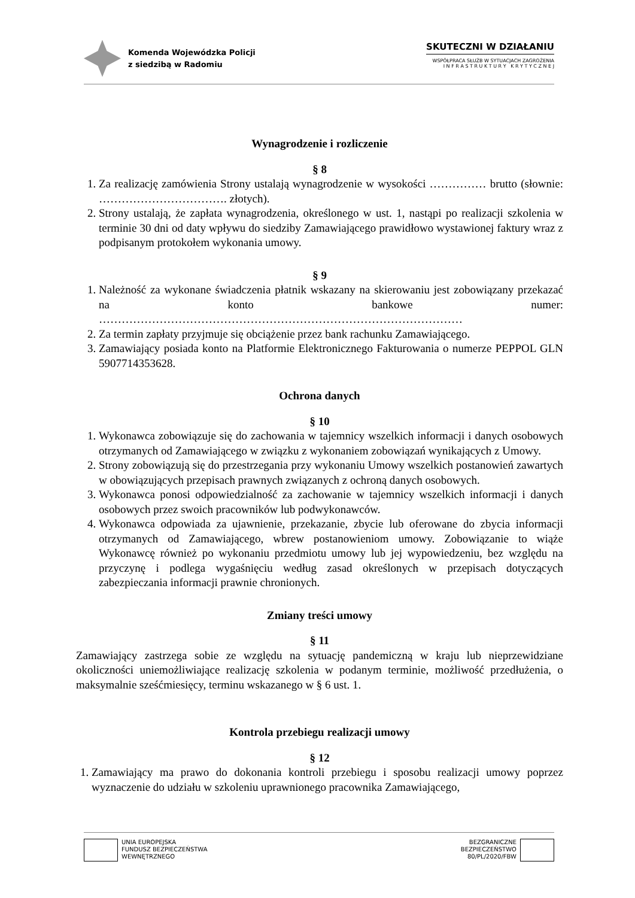Komenda Wojewódzka Policji
z siedzibą w Radomiu
SKUTECZNI W DZIAŁANIU
WSPÓŁPRACA SŁUŻB W SYTUACJACH ZAGROŻENIA
I N F R A S T R U K T U R Y K R Y T Y C Z N E J
Wynagrodzenie i rozliczenie
§ 8
1. Za realizację zamówienia Strony ustalają wynagrodzenie w wysokości …………… brutto (słownie: ……………………………. złotych).
2. Strony ustalają, że zapłata wynagrodzenia, określonego w ust. 1, nastąpi po realizacji szkolenia w terminie 30 dni od daty wpływu do siedziby Zamawiającego prawidłowo wystawionej faktury wraz z podpisanym protokołem wykonania umowy.
§ 9
1. Należność za wykonane świadczenia płatnik wskazany na skierowaniu jest zobowiązany przekazać na konto bankowe numer: ……………………………………………………………………………………
2. Za termin zapłaty przyjmuje się obciążenie przez bank rachunku Zamawiającego.
3. Zamawiający posiada konto na Platformie Elektronicznego Fakturowania o numerze PEPPOL GLN 5907714353628.
Ochrona danych
§ 10
1. Wykonawca zobowiązuje się do zachowania w tajemnicy wszelkich informacji i danych osobowych otrzymanych od Zamawiającego w związku z wykonaniem zobowiązań wynikających z Umowy.
2. Strony zobowiązują się do przestrzegania przy wykonaniu Umowy wszelkich postanowień zawartych w obowiązujących przepisach prawnych związanych z ochroną danych osobowych.
3. Wykonawca ponosi odpowiedzialność za zachowanie w tajemnicy wszelkich informacji i danych osobowych przez swoich pracowników lub podwykonawców.
4. Wykonawca odpowiada za ujawnienie, przekazanie, zbycie lub oferowane do zbycia informacji otrzymanych od Zamawiającego, wbrew postanowieniom umowy. Zobowiązanie to wiąże Wykonawcę również po wykonaniu przedmiotu umowy lub jej wypowiedzeniu, bez względu na przyczynę i podlega wygaśnięciu według zasad określonych w przepisach dotyczących zabezpieczania informacji prawnie chronionych.
Zmiany treści umowy
§ 11
Zamawiający zastrzega sobie ze względu na sytuację pandemiczną w kraju lub nieprzewidziane okoliczności uniemożliwiające realizację szkolenia w podanym terminie, możliwość przedłużenia, o maksymalnie sześćmiesięcy, terminu wskazanego w § 6 ust. 1.
Kontrola przebiegu realizacji umowy
§ 12
1. Zamawiający ma prawo do dokonania kontroli przebiegu i sposobu realizacji umowy poprzez wyznaczenie do udziału w szkoleniu uprawnionego pracownika Zamawiającego,
UNIA EUROPEJSKA
FUNDUSZ BEZPIECZEŃSTWA
WEWNĘTRZNEGO
BEZGRANICZNE
BEZPIECZEŃSTWO
80/PL/2020/FBW